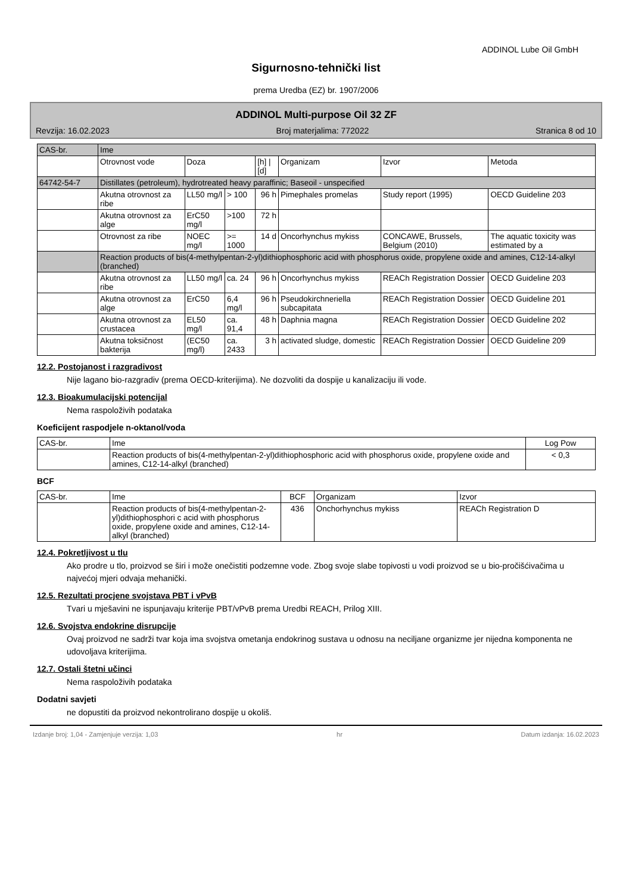ADDINOL Lube Oil GmbH
Sigurnosno-tehnički list
prema Uredba (EZ) br. 1907/2006
ADDINOL Multi-purpose Oil 32 ZF
Revzija: 16.02.2023 Broj materjalima: 772022 Stranica 8 od 10
| CAS-br. | Ime | | | | | | |
| | Otrovnost vode | Doza | | [h] / [d] | Organizam | Izvor | Metoda |
| 64742-54-7 | Distillates (petroleum), hydrotreated heavy paraffinic; Baseoil - unspecified | | | | | | |
| | Akutna otrovnost za ribe | LL50 mg/l | > 100 | 96 h | Pimephales promelas | Study report (1995) | OECD Guideline 203 |
| | Akutna otrovnost za alge | ErC50 mg/l | >100 | 72 h | | | |
| | Otrovnost za ribe | NOEC mg/l | >= 1000 | 14 d | Oncorhynchus mykiss | CONCAWE, Brussels, Belgium (2010) | The aquatic toxicity was estimated by a |
| | Reaction products of bis(4-methylpentan-2-yl)dithiophosphoric acid with phosphorus oxide, propylene oxide and amines, C12-14-alkyl (branched) | | | | | | |
| | Akutna otrovnost za ribe | LL50 mg/l | ca. 24 | 96 h | Oncorhynchus mykiss | REACh Registration Dossier | OECD Guideline 203 |
| | Akutna otrovnost za alge | ErC50 | 6,4 mg/l | 96 h | Pseudokirchneriella subcapitata | REACh Registration Dossier | OECD Guideline 201 |
| | Akutna otrovnost za crustacea | EL50 mg/l | ca. 91,4 | 48 h | Daphnia magna | REACh Registration Dossier | OECD Guideline 202 |
| | Akutna toksičnost bakterija | (EC50 mg/l) | ca. 2433 | 3 h | activated sludge, domestic | REACh Registration Dossier | OECD Guideline 209 |
12.2. Postojanost i razgradivost
Nije lagano bio-razgradiv (prema OECD-kriterijima). Ne dozvoliti da dospije u kanalizaciju ili vode.
12.3. Bioakumulacijski potencijal
Nema raspoloživih podataka
Koeficijent raspodjele n-oktanol/voda
| CAS-br. | Ime | Log Pow |
| --- | --- | --- |
| | Reaction products of bis(4-methylpentan-2-yl)dithiophosphoric acid with phosphorus oxide, propylene oxide and amines, C12-14-alkyl (branched) | < 0,3 |
BCF
| CAS-br. | Ime | BCF | Organizam | Izvor |
| --- | --- | --- | --- | --- |
| | Reaction products of bis(4-methylpentan-2-yl)dithiophosphori c acid with phosphorus oxide, propylene oxide and amines, C12-14-alkyl (branched) | 436 | Onchorhynchus mykiss | REACh Registration D |
12.4. Pokretljivost u tlu
Ako prodre u tlo, proizvod se širi i može onečistiti podzemne vode. Zbog svoje slabe topivosti u vodi proizvod se u bio-pročišćivačima u najvećoj mjeri odvaja mehanički.
12.5. Rezultati procjene svojstava PBT i vPvB
Tvari u mješavini ne ispunjavaju kriterije PBT/vPvB prema Uredbi REACH, Prilog XIII.
12.6. Svojstva endokrine disrupcije
Ovaj proizvod ne sadrži tvar koja ima svojstva ometanja endokrinog sustava u odnosu na neciljane organizme jer nijedna komponenta ne udovoljava kriterijima.
12.7. Ostali štetni učinci
Nema raspoloživih podataka
Dodatni savjeti
ne dopustiti da proizvod nekontrolirano dospije u okoliš.
Izdanje broj: 1,04 - Zamjenjuje verzija: 1,03 hr Datum izdanja: 16.02.2023